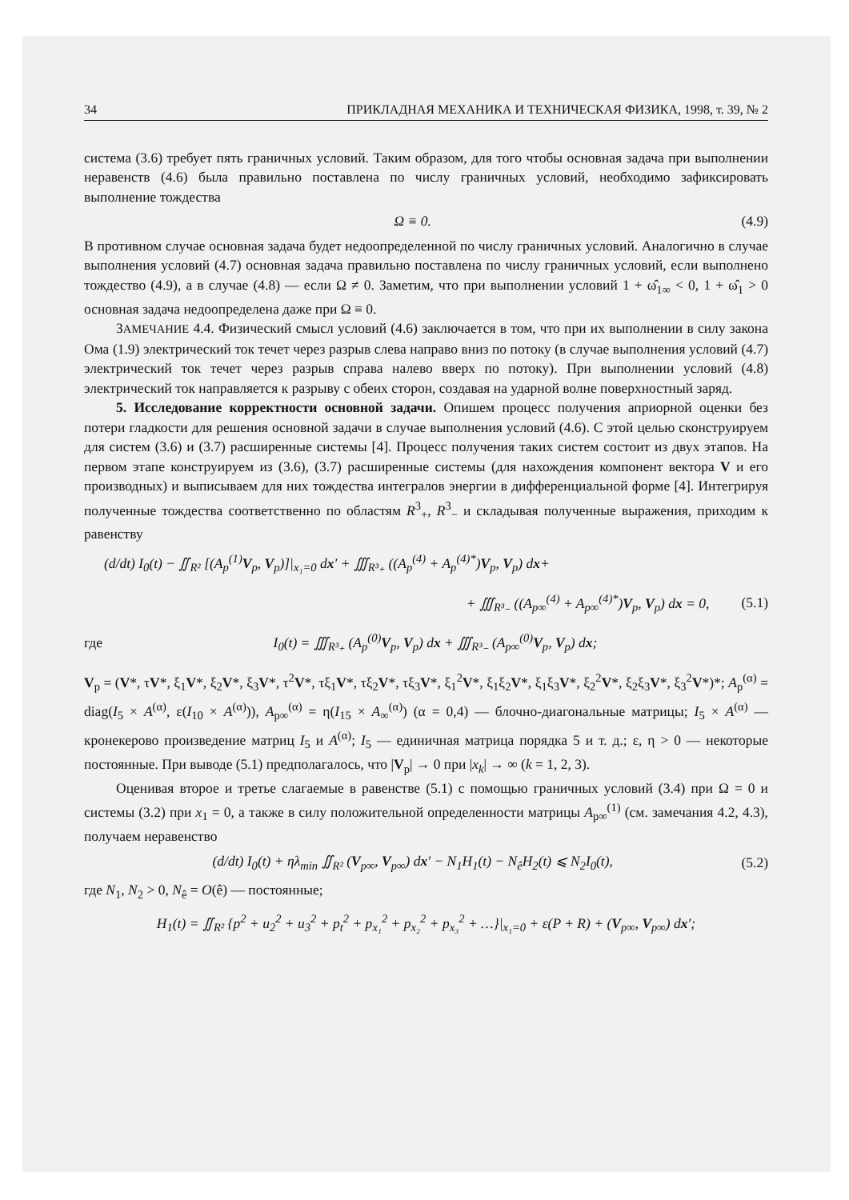34 ПРИКЛАДНАЯ МЕХАНИКА И ТЕХНИЧЕСКАЯ ФИЗИКА, 1998, т. 39, № 2
система (3.6) требует пять граничных условий. Таким образом, для того чтобы основная задача при выполнении неравенств (4.6) была правильно поставлена по числу граничных условий, необходимо зафиксировать выполнение тождества
Ω ≡ 0. (4.9)
В противном случае основная задача будет недоопределенной по числу граничных условий. Аналогично в случае выполнения условий (4.7) основная задача правильно поставлена по числу граничных условий, если выполнено тождество (4.9), а в случае (4.8) — если Ω ≠ 0. Заметим, что при выполнении условий 1 + ω̂<sub>1∞</sub> < 0, 1 + ω̂<sub>1</sub> > 0 основная задача недоопределена даже при Ω ≡ 0.
ЗАМЕЧАНИЕ 4.4. Физический смысл условий (4.6) заключается в том, что при их выполнении в силу закона Ома (1.9) электрический ток течет через разрыв слева направо вниз по потоку (в случае выполнения условий (4.7) электрический ток течет через разрыв справа налево вверх по потоку). При выполнении условий (4.8) электрический ток направляется к разрыву с обеих сторон, создавая на ударной волне поверхностный заряд.
5. Исследование корректности основной задачи. Опишем процесс получения априорной оценки без потери гладкости для решения основной задачи в случае выполнения условий (4.6). С этой целью сконструируем для систем (3.6) и (3.7) расширенные системы [4]. Процесс получения таких систем состоит из двух этапов. На первом этапе конструируем из (3.6), (3.7) расширенные системы (для нахождения компонент вектора V и его производных) и выписываем для них тождества интегралов энергии в дифференциальной форме [4]. Интегрируя полученные тождества соответственно по областям R<sup>3</sup><sub>+</sub>, R<sup>3</sup><sub>−</sub> и складывая полученные выражения, приходим к равенству
(d/dt) I<sub>0</sub>(t) − ∬<sub>R²</sub> [(A<sub>p</sub><sup>(1)</sup>V<sub>p</sub>, V<sub>p</sub>)]|<sub>x₁=0</sub> dx′ + ∭<sub>R³₊</sub> ((A<sub>p</sub><sup>(4)</sup> + A<sub>p</sub><sup>(4)*</sup>)V<sub>p</sub>, V<sub>p</sub>) dx+
+ ∭<sub>R³₋</sub> ((A<sub>p∞</sub><sup>(4)</sup> + A<sub>p∞</sub><sup>(4)*</sup>)V<sub>p</sub>, V<sub>p</sub>) dx = 0, (5.1)
где I<sub>0</sub>(t) = ∭<sub>R³₊</sub> (A<sub>p</sub><sup>(0)</sup>V<sub>p</sub>, V<sub>p</sub>) dx + ∭<sub>R³₋</sub> (A<sub>p∞</sub><sup>(0)</sup>V<sub>p</sub>, V<sub>p</sub>) dx;
V<sub>p</sub> = (V*, τV*, ξ<sub>1</sub>V*, ξ<sub>2</sub>V*, ξ<sub>3</sub>V*, τ<sup>2</sup>V*, τξ<sub>1</sub>V*, τξ<sub>2</sub>V*, τξ<sub>3</sub>V*, ξ<sub>1</sub><sup>2</sup>V*, ξ<sub>1</sub>ξ<sub>2</sub>V*, ξ<sub>1</sub>ξ<sub>3</sub>V*, ξ<sub>2</sub><sup>2</sup>V*, ξ<sub>2</sub>ξ<sub>3</sub>V*, ξ<sub>3</sub><sup>2</sup>V*)*; A<sub>p</sub><sup>(α)</sup> = diag(I<sub>5</sub> × A<sup>(α)</sup>, ε(I<sub>10</sub> × A<sup>(α)</sup>)), A<sub>p∞</sub><sup>(α)</sup> = η(I<sub>15</sub> × A<sub>∞</sub><sup>(α)</sup>) (α = 0,4) — блочно-диагональные матрицы; I<sub>5</sub> × A<sup>(α)</sup> — кронекерово произведение матриц I<sub>5</sub> и A<sup>(α)</sup>; I<sub>5</sub> — единичная матрица порядка 5 и т. д.; ε, η > 0 — некоторые постоянные. При выводе (5.1) предполагалось, что |V<sub>p</sub>| → 0 при |x<sub>k</sub>| → ∞ (k = 1, 2, 3).
Оценивая второе и третье слагаемые в равенстве (5.1) с помощью граничных условий (3.4) при Ω = 0 и системы (3.2) при x<sub>1</sub> = 0, а также в силу положительной определенности матрицы A<sub>p∞</sub><sup>(1)</sup> (см. замечания 4.2, 4.3), получаем неравенство
(d/dt) I<sub>0</sub>(t) + ηλ<sub>min</sub> ∬<sub>R²</sub> (V<sub>p∞</sub>, V<sub>p∞</sub>) dx′ − N<sub>1</sub>H<sub>1</sub>(t) − N<sub>ê</sub>H<sub>2</sub>(t) ⩽ N<sub>2</sub>I<sub>0</sub>(t), (5.2)
где N<sub>1</sub>, N<sub>2</sub> > 0, N<sub>ê</sub> = O(ê) — постоянные;
H<sub>1</sub>(t) = ∬<sub>R²</sub> {p<sup>2</sup> + u<sub>2</sub><sup>2</sup> + u<sub>3</sub><sup>2</sup> + p<sub>t</sub><sup>2</sup> + p<sub>x₁</sub><sup>2</sup> + p<sub>x₂</sub><sup>2</sup> + p<sub>x₃</sub><sup>2</sup> + …}|<sub>x₁=0</sub> + ε(P + R) + (V<sub>p∞</sub>, V<sub>p∞</sub>) dx′;